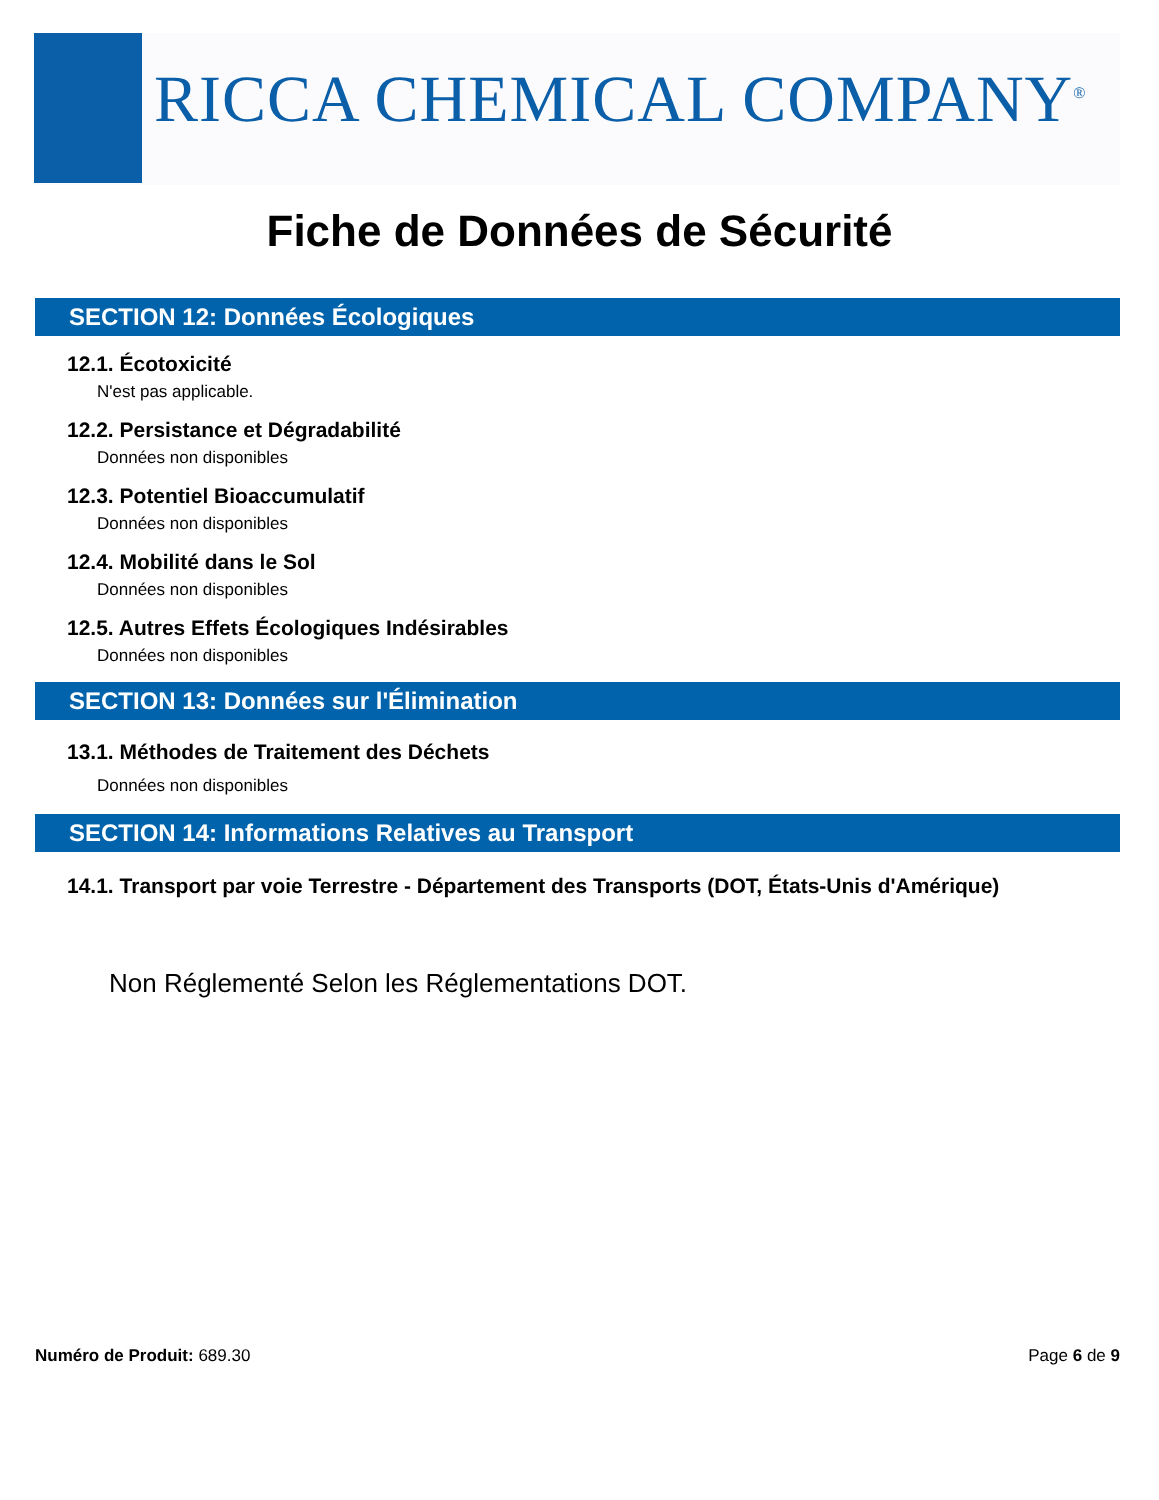RICCA CHEMICAL COMPANY<sup>®</sup>
Fiche de Données de Sécurité
SECTION 12: Données Écologiques
12.1. Écotoxicité
N'est pas applicable.
12.2. Persistance et Dégradabilité
Données non disponibles
12.3. Potentiel Bioaccumulatif
Données non disponibles
12.4. Mobilité dans le Sol
Données non disponibles
12.5. Autres Effets Écologiques Indésirables
Données non disponibles
SECTION 13: Données sur l'Élimination
13.1. Méthodes de Traitement des Déchets
Données non disponibles
SECTION 14: Informations Relatives au Transport
14.1. Transport par voie Terrestre - Département des Transports (DOT, États-Unis d'Amérique)
Non Réglementé Selon les Réglementations DOT.
Numéro de Produit: 689.30 Page 6 de 9